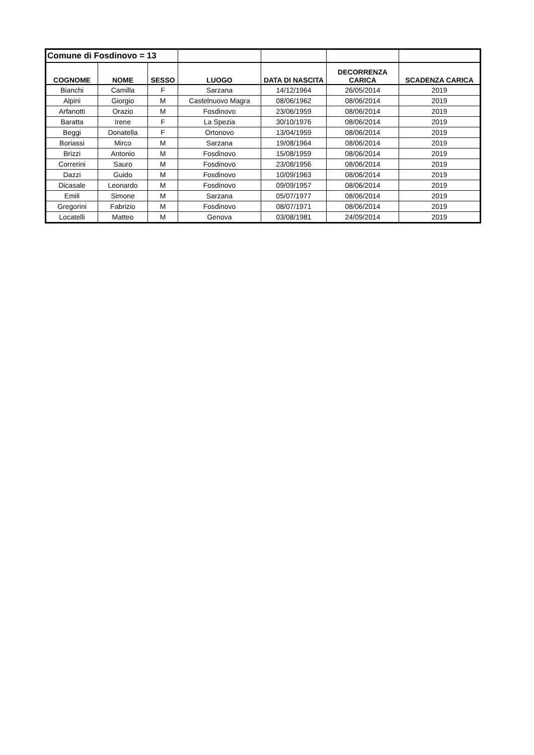| Comune di Fosdinovo = 13 | | | | | | |
| COGNOME | NOME | SESSO | LUOGO | DATA DI NASCITA | DECORRENZA CARICA | SCADENZA CARICA |
| Bianchi | Camilla | F | Sarzana | 14/12/1964 | 26/05/2014 | 2019 |
| Alpini | Giorgio | M | Castelnuovo Magra | 08/06/1962 | 08/06/2014 | 2019 |
| Arfanotti | Orazio | M | Fosdinovo | 23/06/1959 | 08/06/2014 | 2019 |
| Baratta | Irene | F | La Spezia | 30/10/1976 | 08/06/2014 | 2019 |
| Beggi | Donatella | F | Ortonovo | 13/04/1959 | 08/06/2014 | 2019 |
| Boriassi | Mirco | M | Sarzana | 19/08/1964 | 08/06/2014 | 2019 |
| Brizzi | Antonio | M | Fosdinovo | 15/08/1959 | 08/06/2014 | 2019 |
| Correrini | Sauro | M | Fosdinovo | 23/08/1956 | 08/06/2014 | 2019 |
| Dazzi | Guido | M | Fosdinovo | 10/09/1963 | 08/06/2014 | 2019 |
| Dicasale | Leonardo | M | Fosdinovo | 09/09/1957 | 08/06/2014 | 2019 |
| Emili | Simone | M | Sarzana | 05/07/1977 | 08/06/2014 | 2019 |
| Gregorini | Fabrizio | M | Fosdinovo | 08/07/1971 | 08/06/2014 | 2019 |
| Locatelli | Matteo | M | Genova | 03/08/1981 | 24/09/2014 | 2019 |